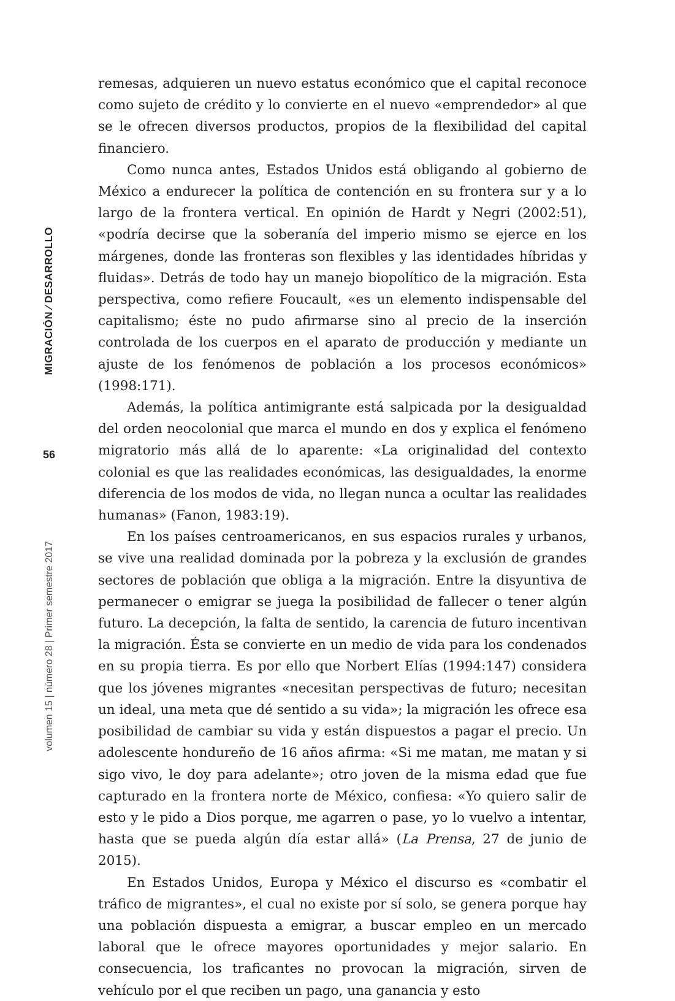MIGRACIÓN ⁄ DESARROLLO
56
volumen 15 | número 28 | Primer semestre 2017
remesas, adquieren un nuevo estatus económico que el capital reconoce como sujeto de crédito y lo convierte en el nuevo «emprendedor» al que se le ofrecen diversos productos, propios de la flexibilidad del capital financiero.
Como nunca antes, Estados Unidos está obligando al gobierno de México a endurecer la política de contención en su frontera sur y a lo largo de la frontera vertical. En opinión de Hardt y Negri (2002:51), «podría decirse que la soberanía del imperio mismo se ejerce en los márgenes, donde las fronteras son flexibles y las identidades híbridas y fluidas». Detrás de todo hay un manejo biopolítico de la migración. Esta perspectiva, como refiere Foucault, «es un elemento indispensable del capitalismo; éste no pudo afirmarse sino al precio de la inserción controlada de los cuerpos en el aparato de producción y mediante un ajuste de los fenómenos de población a los procesos económicos» (1998:171).
Además, la política antimigrante está salpicada por la desigualdad del orden neocolonial que marca el mundo en dos y explica el fenómeno migratorio más allá de lo aparente: «La originalidad del contexto colonial es que las realidades económicas, las desigualdades, la enorme diferencia de los modos de vida, no llegan nunca a ocultar las realidades humanas» (Fanon, 1983:19).
En los países centroamericanos, en sus espacios rurales y urbanos, se vive una realidad dominada por la pobreza y la exclusión de grandes sectores de población que obliga a la migración. Entre la disyuntiva de permanecer o emigrar se juega la posibilidad de fallecer o tener algún futuro. La decepción, la falta de sentido, la carencia de futuro incentivan la migración. Ésta se convierte en un medio de vida para los condenados en su propia tierra. Es por ello que Norbert Elías (1994:147) considera que los jóvenes migrantes «necesitan perspectivas de futuro; necesitan un ideal, una meta que dé sentido a su vida»; la migración les ofrece esa posibilidad de cambiar su vida y están dispuestos a pagar el precio. Un adolescente hondureño de 16 años afirma: «Si me matan, me matan y si sigo vivo, le doy para adelante»; otro joven de la misma edad que fue capturado en la frontera norte de México, confiesa: «Yo quiero salir de esto y le pido a Dios porque, me agarren o pase, yo lo vuelvo a intentar, hasta que se pueda algún día estar allá» (La Prensa, 27 de junio de 2015).
En Estados Unidos, Europa y México el discurso es «combatir el tráfico de migrantes», el cual no existe por sí solo, se genera porque hay una población dispuesta a emigrar, a buscar empleo en un mercado laboral que le ofrece mayores oportunidades y mejor salario. En consecuencia, los traficantes no provocan la migración, sirven de vehículo por el que reciben un pago, una ganancia y esto